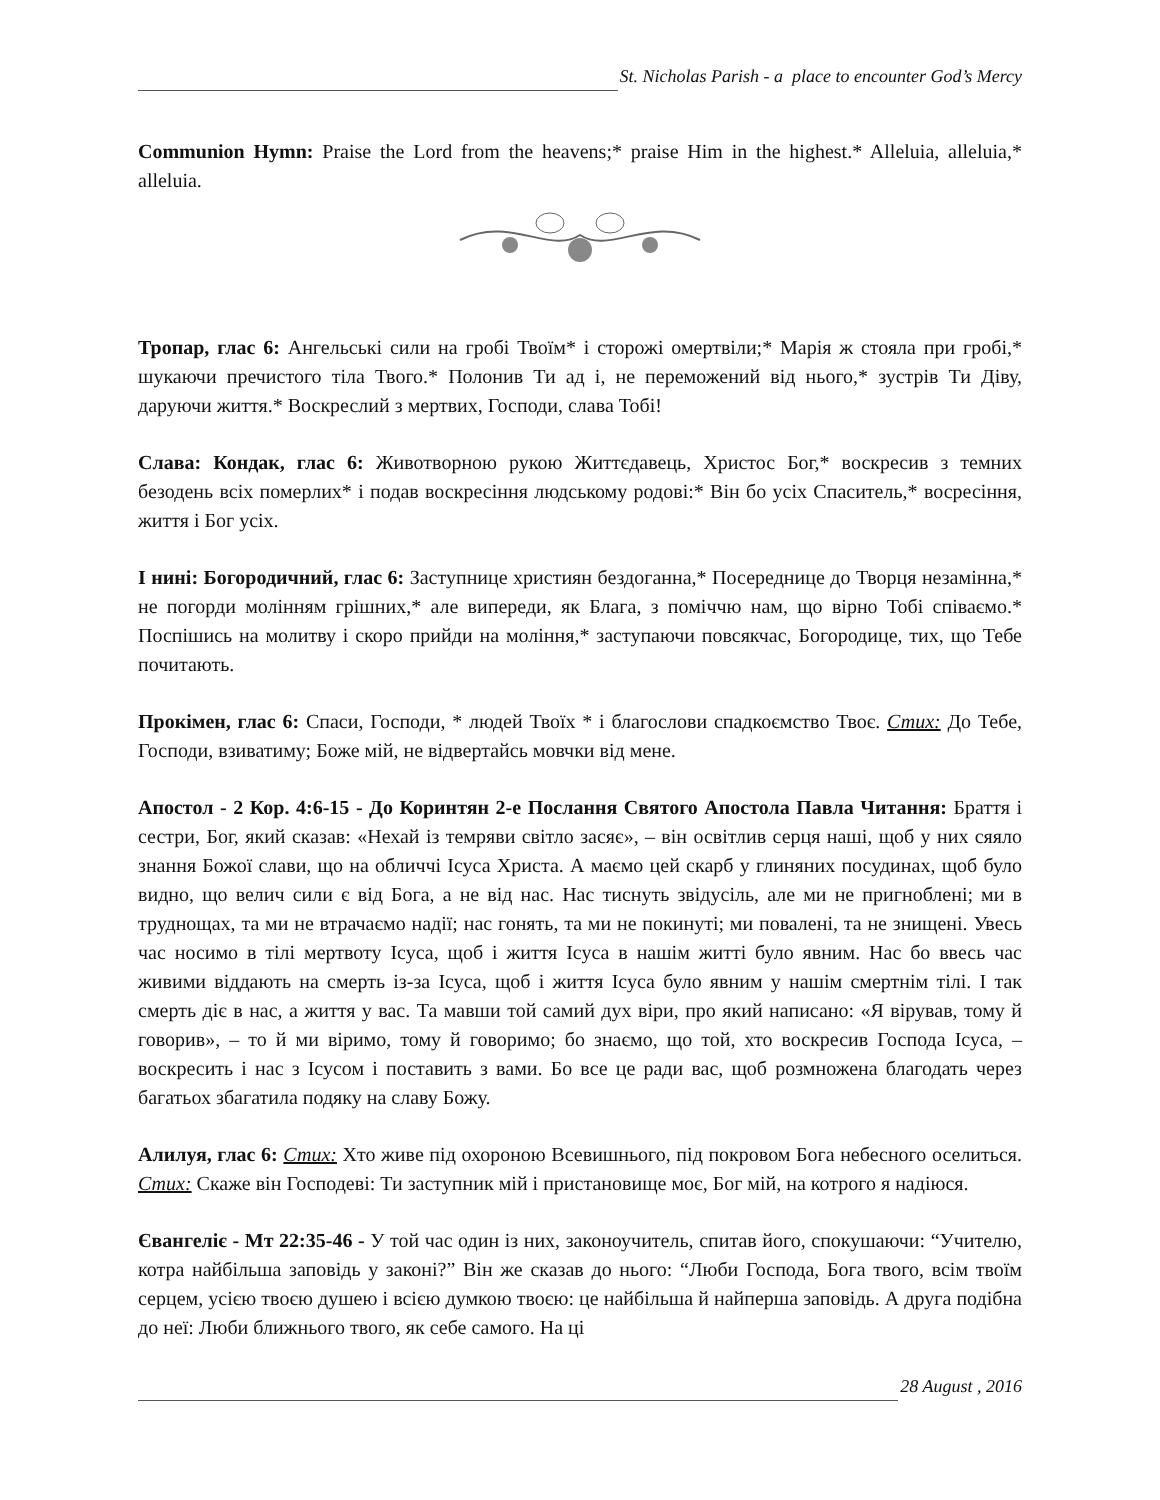St. Nicholas Parish - a place to encounter God’s Mercy
Communion Hymn: Praise the Lord from the heavens;* praise Him in the highest.* Alleluia, alleluia,* alleluia.
Тропар, глас 6: Ангельські сили на гробі Твоїм* і сторожі омертвіли;* Марія ж стояла при гробі,* шукаючи пречистого тіла Твого.* Полонив Ти ад і, не переможений від нього,* зустрів Ти Діву, даруючи життя.* Воскреслий з мертвих, Господи, слава Тобі!
Слава: Кондак, глас 6: Животворною рукою Життєдавець, Христос Бог,* воскресив з темних безодень всіх померлих* і подав воскресіння людському родові:* Він бо усіх Спаситель,* восресіння, життя і Бог усіх.
І нині: Богородичний, глас 6: Заступнице християн бездоганна,* Посереднице до Творця незамінна,* не погорди молінням грішних,* але випереди, як Блага, з поміччю нам, що вірно Тобі співаємо.* Поспішись на молитву і скоро прийди на моління,* заступаючи повсякчас, Богородице, тих, що Тебе почитають.
Прокімен, глас 6: Спаси, Господи, * людей Твоїх * і благослови спадкоємство Твоє. Стих: До Тебе, Господи, взиватиму; Боже мій, не відвертайсь мовчки від мене.
Апостол - 2 Кор. 4:6-15 - До Коринтян 2-e Послання Святого Апостола Павла Читання: Браття і сестри, Бог, який сказав: «Нехай із темряви світло засяє», – він освітлив серця наші, щоб у них сяяло знання Божої слави, що на обличчі Ісуса Христа. А маємо цей скарб у глиняних посудинах, щоб було видно, що велич сили є від Бога, а не від нас. Нас тиснуть звідусіль, але ми не пригноблені; ми в труднощах, та ми не втрачаємо надії; нас гонять, та ми не покинуті; ми повалені, та не знищені. Увесь час носимо в тілі мертвоту Ісуса, щоб і життя Ісуса в нашім житті було явним. Нас бо ввесь час живими віддають на смерть із-за Ісуса, щоб і життя Ісуса було явним у нашім смертнім тілі. І так смерть діє в нас, а життя у вас. Та мавши той самий дух віри, про який написано: «Я вірував, тому й говорив», – то й ми віримо, тому й говоримо; бо знаємо, що той, хто воскресив Господа Ісуса, – воскресить і нас з Ісусом і поставить з вами. Бо все це ради вас, щоб розмножена благодать через багатьох збагатила подяку на славу Божу.
Алилуя, глас 6: Стих: Хто живе під охороною Всевишнього, під покровом Бога небесного оселиться. Стих: Скаже він Господеві: Ти заступник мій і пристановище моє, Бог мій, на котрого я надіюся.
Євангеліє - Мт 22:35-46 - У той час один із них, законоучитель, спитав його, спокушаючи: “Учителю, котра найбільша заповідь у законі?” Він же сказав до нього: “Люби Господа, Бога твого, всім твоїм серцем, усією твоєю душею і всією думкою твоєю: це найбільша й найперша заповідь. А друга подібна до неї: Люби ближнього твого, як себе самого. На ці
28 August , 2016